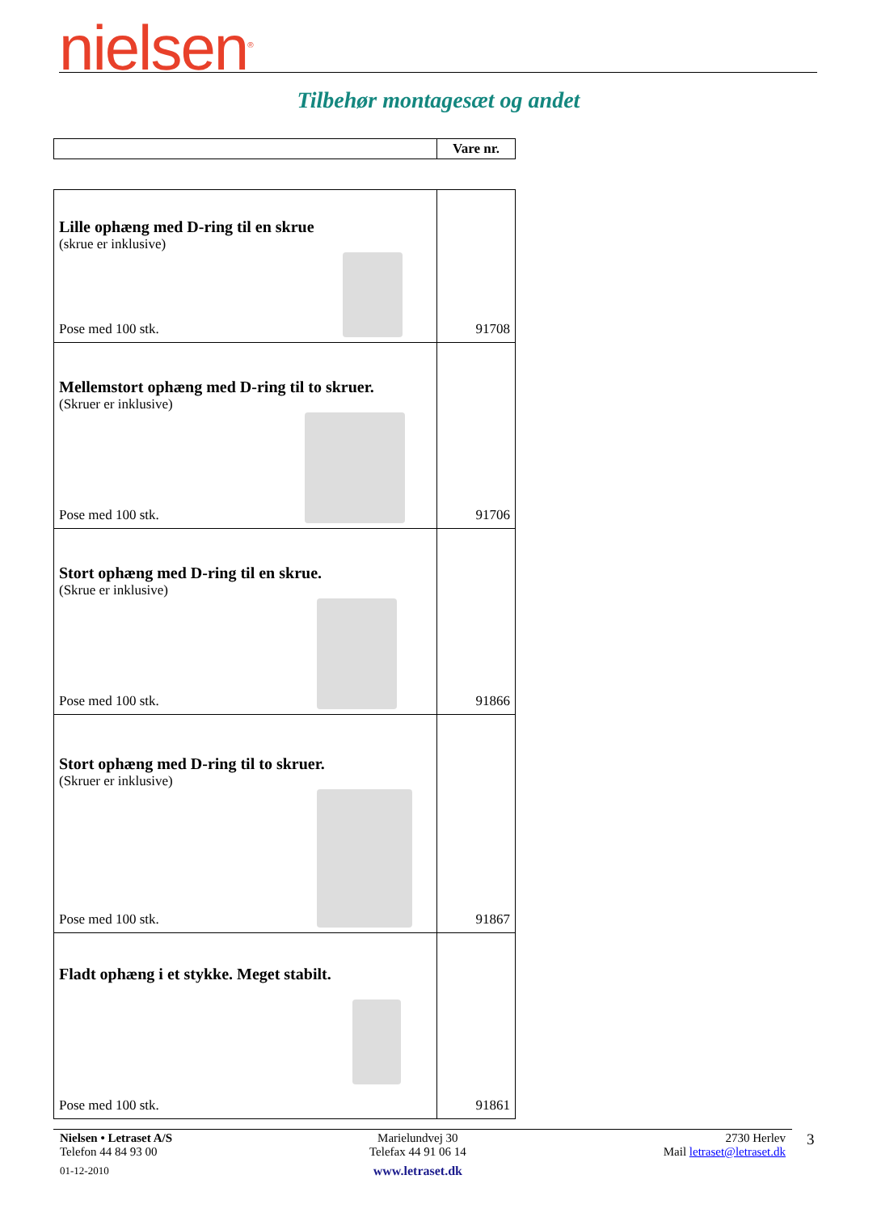nielsen<sup>®</sup>
Tilbehør montagesæt og andet
| | Vare nr. |
| Lille ophæng med D-ring til en skrue (skrue er inklusive) Pose med 100 stk. | 91708 |
| Mellemstort ophæng med D-ring til to skruer. (Skruer er inklusive) Pose med 100 stk. | 91706 |
| Stort ophæng med D-ring til en skrue. (Skrue er inklusive) Pose med 100 stk. | 91866 |
| Stort ophæng med D-ring til to skruer. (Skruer er inklusive) Pose med 100 stk. | 91867 |
| Fladt ophæng i et stykke. Meget stabilt. Pose med 100 stk. | 91861 |
Nielsen • Letraset A/S
Telefon 44 84 93 00
01-12-2010
Marielundvej 30
Telefax 44 91 06 14
www.letraset.dk
2730 Herlev
Mail letraset@letraset.dk
3